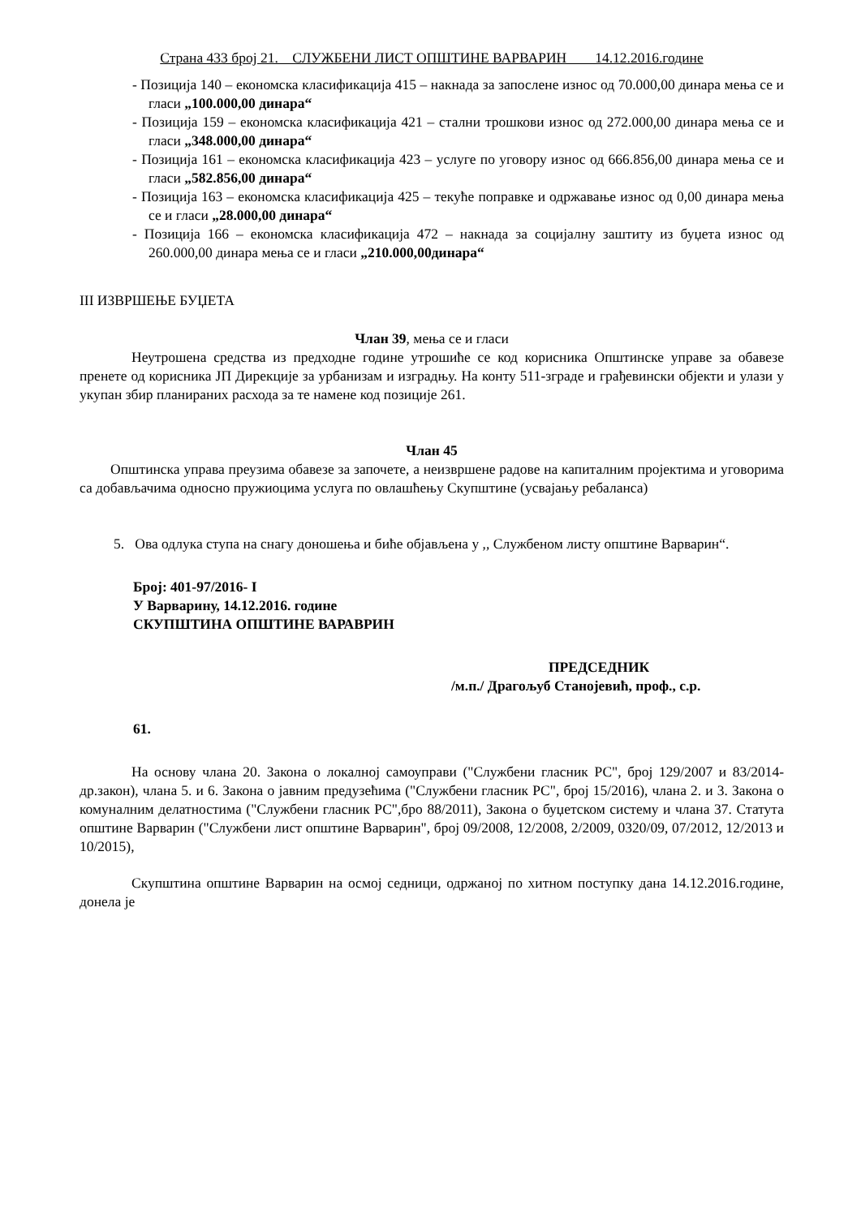Страна 433 број 21. СЛУЖБЕНИ ЛИСТ ОПШТИНЕ ВАРВАРИН 14.12.2016.године
- Позиција 140 – економска класификација 415 – накнада за запослене износ од 70.000,00 динара мења се и гласи „100.000,00 динара“
- Позиција 159 – економска класификација 421 – стални трошкови износ од 272.000,00 динара мења се и гласи „348.000,00 динара“
- Позиција 161 – економска класификација 423 – услуге по уговору износ од 666.856,00 динара мења се и гласи „582.856,00 динара“
- Позиција 163 – економска класификација 425 – текуће поправке и одржавање износ од 0,00 динара мења се и гласи „28.000,00 динара“
- Позиција 166 – економска класификација 472 – накнада за социјалну заштиту из буџета износ од 260.000,00 динара мења се и гласи „210.000,00динара“
III ИЗВРШЕЊЕ БУЏЕТА
Члан 39, мења се и гласи
Неутрошена средства из предходне године утрошиће се код корисника Општинске управе за обавезе пренете од корисника ЈП Дирекције за урбанизам и изградњу. На конту 511-зграде и грађевински објекти и улази у укупан збир планираних расхода за те намене код позиције 261.
Члан 45
Општинска управа преузима обавезе за започете, а неизвршене радове на капиталним пројектима и уговорима са добављачима односно пружиоцима услуга по овлашћењу Скупштине (усвајању ребаланса)
5. Ова одлука ступа на снагу доношења и биће објављена у ,, Службеном листу општине Варварин“.
Број: 401-97/2016- I
У Варварину, 14.12.2016. године
СКУПШТИНА ОПШТИНЕ ВАРАВРИН
ПРЕДСЕДНИК
/м.п./ Драгољуб Станојевић, проф., с.р.
61.
На основу члана 20. Закона о локалној самоуправи ("Службени гласник РС", број 129/2007 и 83/2014-др.закон), члана 5. и 6. Закона о јавним предузећима ("Службени гласник РС", број 15/2016), члана 2. и 3. Закона о комуналним делатностима ("Службени гласник РС",бро 88/2011), Закона о буџетском систему и члана 37. Статута општине Варварин ("Службени лист општине Варварин", број 09/2008, 12/2008, 2/2009, 0320/09, 07/2012, 12/2013 и 10/2015),
Скупштина општине Варварин на осмој седници, одржаној по хитном поступку дана 14.12.2016.године, донела је